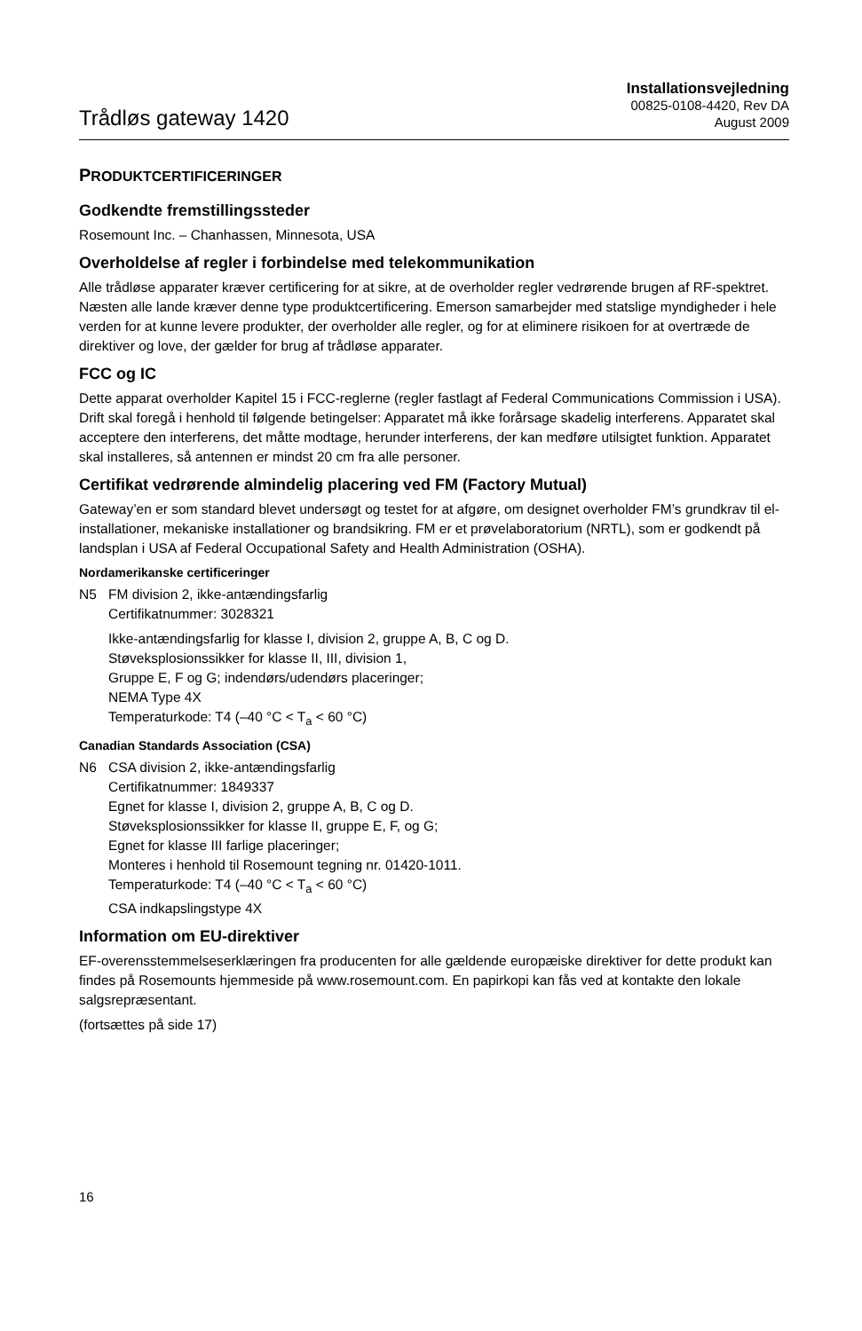Trådløs gateway 1420
Installationsvejledning
00825-0108-4420, Rev DA
August 2009
PRODUKTCERTIFICERINGER
Godkendte fremstillingssteder
Rosemount Inc. – Chanhassen, Minnesota, USA
Overholdelse af regler i forbindelse med telekommunikation
Alle trådløse apparater kræver certificering for at sikre, at de overholder regler vedrørende brugen af RF-spektret. Næsten alle lande kræver denne type produktcertificering. Emerson samarbejder med statslige myndigheder i hele verden for at kunne levere produkter, der overholder alle regler, og for at eliminere risikoen for at overtræde de direktiver og love, der gælder for brug af trådløse apparater.
FCC og IC
Dette apparat overholder Kapitel 15 i FCC-reglerne (regler fastlagt af Federal Communications Commission i USA). Drift skal foregå i henhold til følgende betingelser: Apparatet må ikke forårsage skadelig interferens. Apparatet skal acceptere den interferens, det måtte modtage, herunder interferens, der kan medføre utilsigtet funktion. Apparatet skal installeres, så antennen er mindst 20 cm fra alle personer.
Certifikat vedrørende almindelig placering ved FM (Factory Mutual)
Gateway’en er som standard blevet undersøgt og testet for at afgøre, om designet overholder FM’s grundkrav til el-installationer, mekaniske installationer og brandsikring. FM er et prøvelaboratorium (NRTL), som er godkendt på landsplan i USA af Federal Occupational Safety and Health Administration (OSHA).
Nordamerikanske certificeringer
N5 FM division 2, ikke-antændingsfarlig
Certifikatnummer: 3028321
Ikke-antændingsfarlig for klasse I, division 2, gruppe A, B, C og D.
Støveksplosionssikker for klasse II, III, division 1,
Gruppe E, F og G; indendørs/udendørs placeringer;
NEMA Type 4X
Temperaturkode: T4 (–40 °C < T<sub>a</sub> < 60 °C)
Canadian Standards Association (CSA)
N6 CSA division 2, ikke-antændingsfarlig
Certifikatnummer: 1849337
Egnet for klasse I, division 2, gruppe A, B, C og D.
Støveksplosionssikker for klasse II, gruppe E, F, og G;
Egnet for klasse III farlige placeringer;
Monteres i henhold til Rosemount tegning nr. 01420-1011.
Temperaturkode: T4 (–40 °C < T<sub>a</sub> < 60 °C)
CSA indkapslingstype 4X
Information om EU-direktiver
EF-overensstemmelseserklæringen fra producenten for alle gældende europæiske direktiver for dette produkt kan findes på Rosemounts hjemmeside på www.rosemount.com. En papirkopi kan fås ved at kontakte den lokale salgsrepræsentant.
(fortsættes på side 17)
16